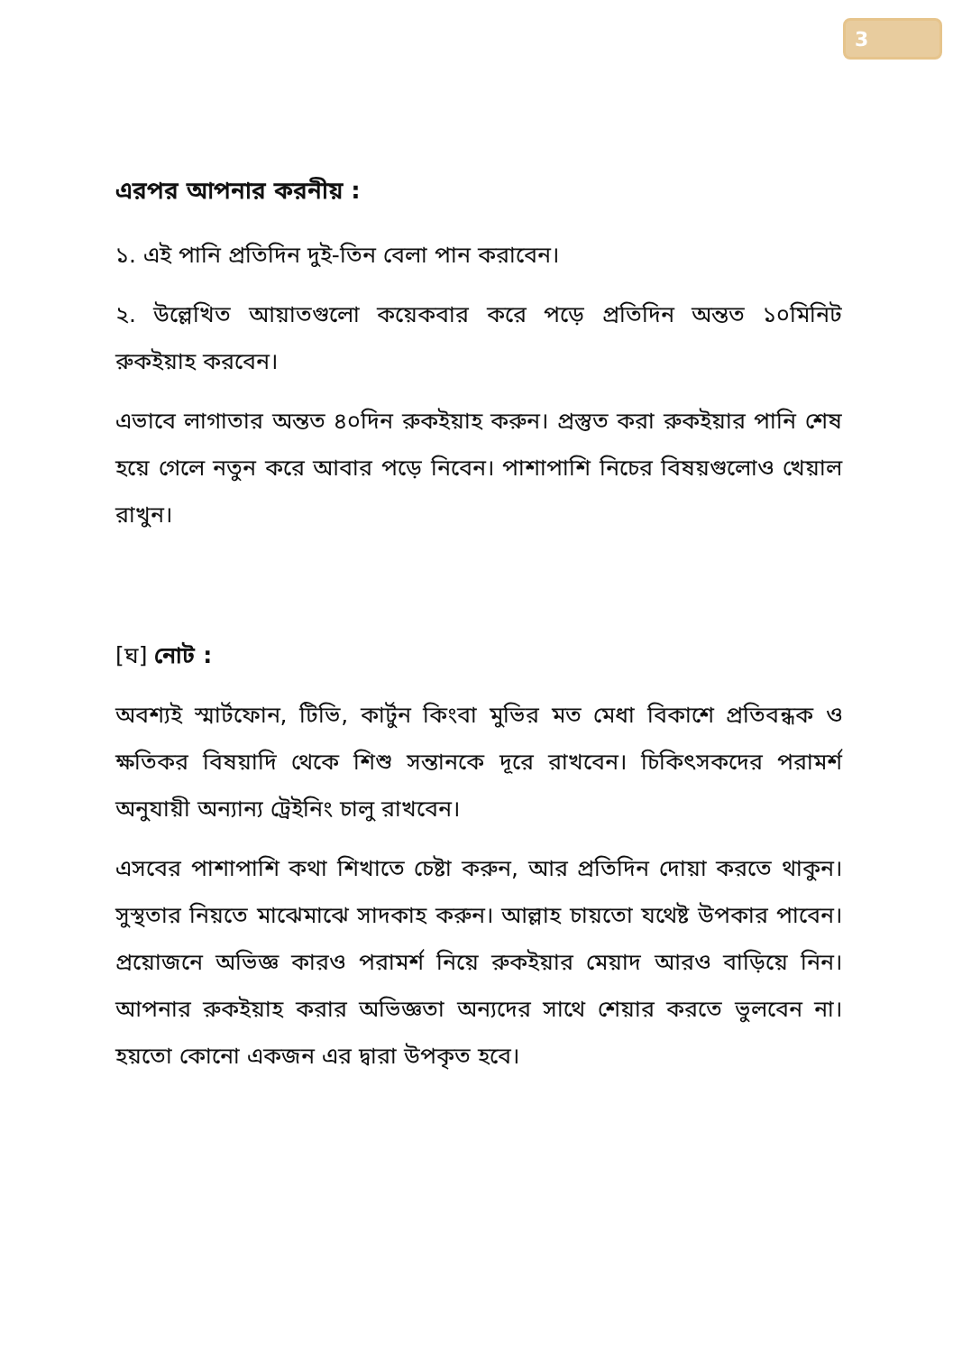3
এরপর আপনার করনীয় :
১. এই পানি প্রতিদিন দুই-তিন বেলা পান করাবেন।
২. উল্লেখিত আয়াতগুলো কয়েকবার করে পড়ে প্রতিদিন অন্তত ১০মিনিট রুকইয়াহ করবেন।
এভাবে লাগাতার অন্তত ৪০দিন রুকইয়াহ করুন। প্রস্তুত করা রুকইয়ার পানি শেষ হয়ে গেলে নতুন করে আবার পড়ে নিবেন। পাশাপাশি নিচের বিষয়গুলোও খেয়াল রাখুন।
[ঘ] নোট :
অবশ্যই স্মার্টফোন, টিভি, কার্টুন কিংবা মুভির মত মেধা বিকাশে প্রতিবন্ধক ও ক্ষতিকর বিষয়াদি থেকে শিশু সন্তানকে দূরে রাখবেন। চিকিৎসকদের পরামর্শ অনুযায়ী অন্যান্য ট্রেইনিং চালু রাখবেন।
এসবের পাশাপাশি কথা শিখাতে চেষ্টা করুন, আর প্রতিদিন দোয়া করতে থাকুন। সুস্থতার নিয়তে মাঝেমাঝে সাদকাহ করুন। আল্লাহ চায়তো যথেষ্ট উপকার পাবেন। প্রয়োজনে অভিজ্ঞ কারও পরামর্শ নিয়ে রুকইয়ার মেয়াদ আরও বাড়িয়ে নিন। আপনার রুকইয়াহ করার অভিজ্ঞতা অন্যদের সাথে শেয়ার করতে ভুলবেন না। হয়তো কোনো একজন এর দ্বারা উপকৃত হবে।